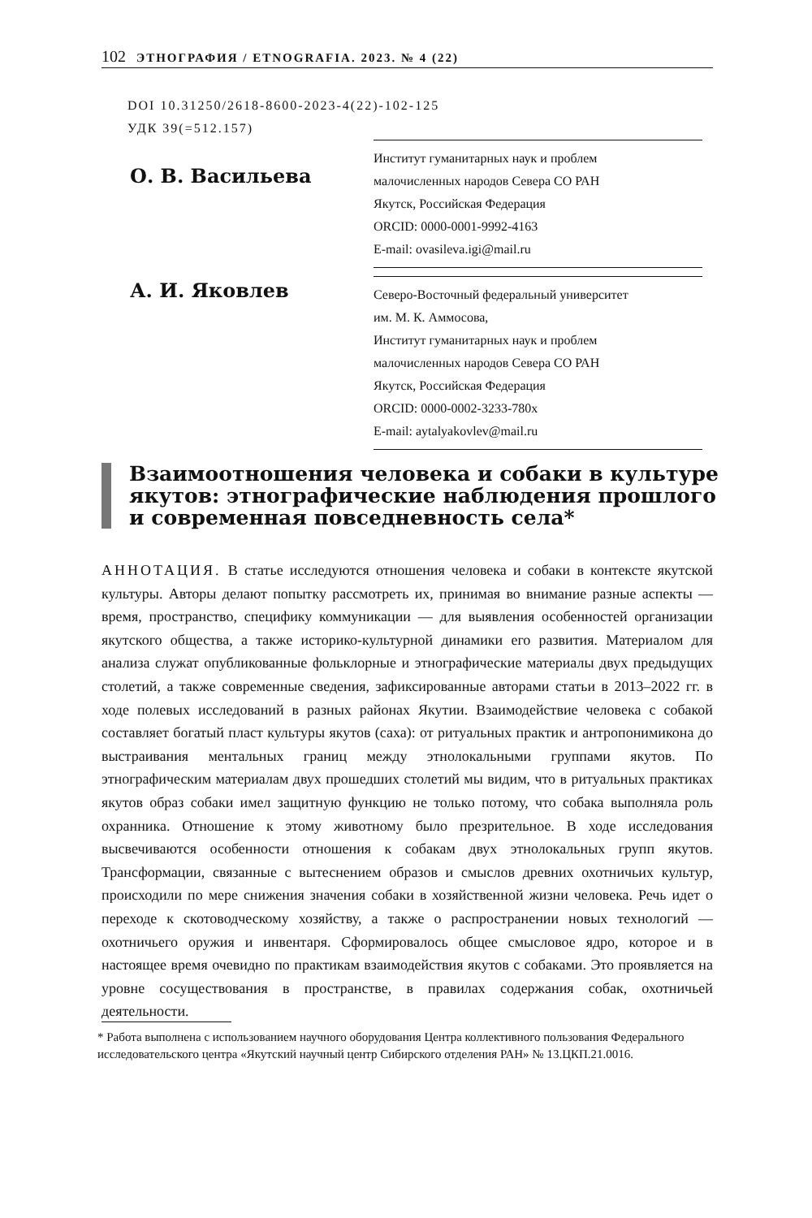102 ЭТНОГРАФИЯ / ETNOGRAFIA. 2023. № 4 (22)
DOI 10.31250/2618-8600-2023-4(22)-102-125
УДК 39(=512.157)
О. В. Васильева
Институт гуманитарных наук и проблем
малочисленных народов Севера СО РАН
Якутск, Российская Федерация
ORCID: 0000-0001-9992-4163
E-mail: ovasileva.igi@mail.ru
А. И. Яковлев
Северо-Восточный федеральный университет
им. М. К. Аммосова,
Институт гуманитарных наук и проблем
малочисленных народов Севера СО РАН
Якутск, Российская Федерация
ORCID: 0000-0002-3233-780x
E-mail: aytalyakovlev@mail.ru
Взаимоотношения человека и собаки в культуре
якутов: этнографические наблюдения прошлого
и современная повседневность села*
АННОТАЦИЯ. В статье исследуются отношения человека и собаки в контексте якутской культуры. Авторы делают попытку рассмотреть их, принимая во внимание разные аспекты — время, пространство, специфику коммуникации — для выявления особенностей организации якутского общества, а также историко-культурной динамики его развития. Материалом для анализа служат опубликованные фольклорные и этнографические материалы двух предыдущих столетий, а также современные сведения, зафиксированные авторами статьи в 2013–2022 гг. в ходе полевых исследований в разных районах Якутии. Взаимодействие человека с собакой составляет богатый пласт культуры якутов (саха): от ритуальных практик и антропонимикона до выстраивания ментальных границ между этнолокальными группами якутов. По этнографическим материалам двух прошедших столетий мы видим, что в ритуальных практиках якутов образ собаки имел защитную функцию не только потому, что собака выполняла роль охранника. Отношение к этому животному было презрительное. В ходе исследования высвечиваются особенности отношения к собакам двух этнолокальных групп якутов. Трансформации, связанные с вытеснением образов и смыслов древних охотничьих культур, происходили по мере снижения значения собаки в хозяйственной жизни человека. Речь идет о переходе к скотоводческому хозяйству, а также о распространении новых технологий — охотничьего оружия и инвентаря. Сформировалось общее смысловое ядро, которое и в настоящее время очевидно по практикам взаимодействия якутов с собаками. Это проявляется на уровне сосуществования в пространстве, в правилах содержания собак, охотничьей деятельности.
* Работа выполнена с использованием научного оборудования Центра коллективного пользования Федерального исследовательского центра «Якутский научный центр Сибирского отделения РАН» № 13.ЦКП.21.0016.